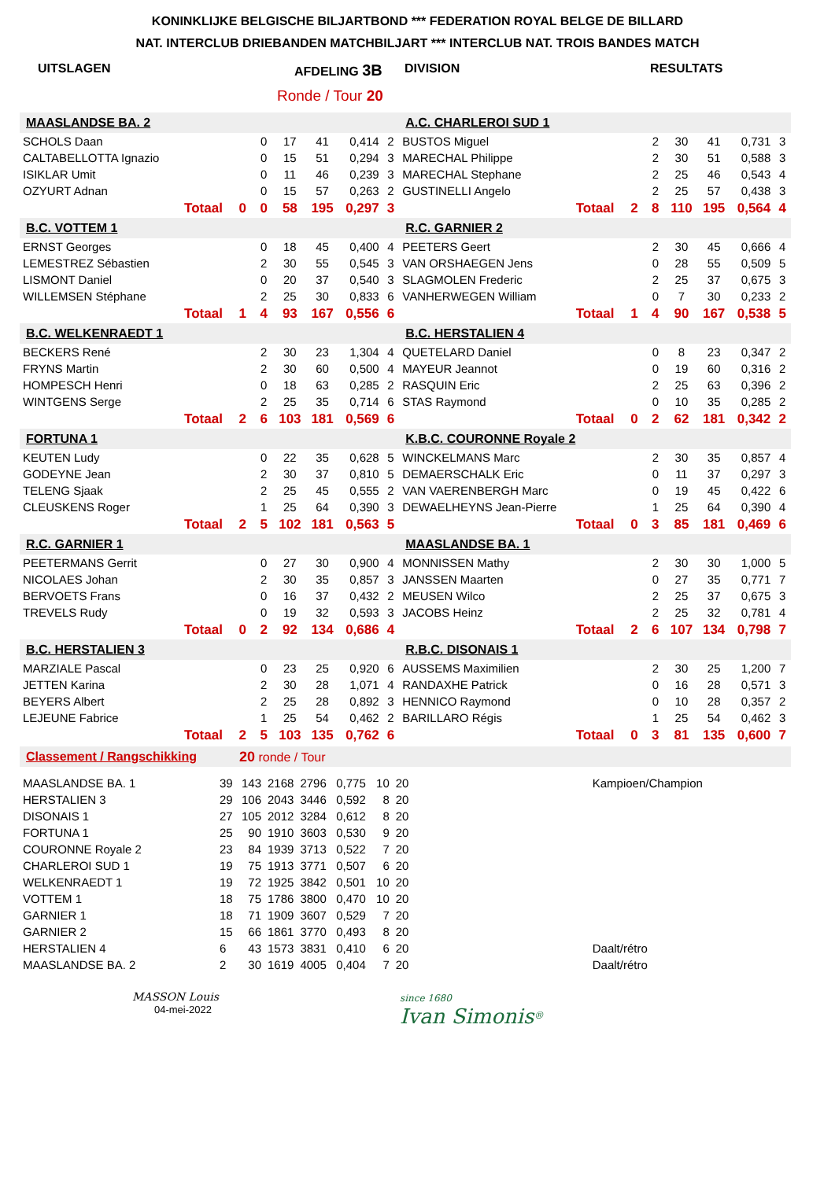KONINKLIJKE BELGISCHE BILJARTBOND *** FEDERATION ROYAL BELGE DE BILLARD
NAT. INTERCLUB DRIEBANDEN MATCHBILJART *** INTERCLUB NAT. TROIS BANDES MATCH
UITSLAGEN AFDELING 3B DIVISION RESULTATS
Ronde / Tour 20
| MAASLANDSE BA. 2 | | | | | | | | A.C. CHARLEROI SUD 1 | | | | | | | |
| SCHOLS Daan | | | 0 | 17 | 41 | 0,414 | 2 | BUSTOS Miguel | | | 2 | 30 | 41 | 0,731 | 3 |
| CALTABELLOTTA Ignazio | | | 0 | 15 | 51 | 0,294 | 3 | MARECHAL Philippe | | | 2 | 30 | 51 | 0,588 | 3 |
| ISIKLAR Umit | | | 0 | 11 | 46 | 0,239 | 3 | MARECHAL Stephane | | | 2 | 25 | 46 | 0,543 | 4 |
| OZYURT Adnan | | | 0 | 15 | 57 | 0,263 | 2 | GUSTINELLI Angelo | | | 2 | 25 | 57 | 0,438 | 3 |
| | Totaal | 0 | 0 | 58 | 195 | 0,297 | 3 | | Totaal | 2 | 8 | 110 | 195 | 0,564 | 4 |
| B.C. VOTTEM 1 | | | | | | | | R.C. GARNIER 2 | | | | | | | |
| ERNST Georges | | | 0 | 18 | 45 | 0,400 | 4 | PEETERS Geert | | | 2 | 30 | 45 | 0,666 | 4 |
| LEMESTREZ Sébastien | | | 2 | 30 | 55 | 0,545 | 3 | VAN ORSHAEGEN Jens | | | 0 | 28 | 55 | 0,509 | 5 |
| LISMONT Daniel | | | 0 | 20 | 37 | 0,540 | 3 | SLAGMOLEN Frederic | | | 2 | 25 | 37 | 0,675 | 3 |
| WILLEMSEN Stéphane | | | 2 | 25 | 30 | 0,833 | 6 | VANHERWEGEN William | | | 0 | 7 | 30 | 0,233 | 2 |
| | Totaal | 1 | 4 | 93 | 167 | 0,556 | 6 | | Totaal | 1 | 4 | 90 | 167 | 0,538 | 5 |
| B.C. WELKENRAEDT 1 | | | | | | | | B.C. HERSTALIEN 4 | | | | | | | |
| BECKERS René | | | 2 | 30 | 23 | 1,304 | 4 | QUETELARD Daniel | | | 0 | 8 | 23 | 0,347 | 2 |
| FRYNS Martin | | | 2 | 30 | 60 | 0,500 | 4 | MAYEUR Jeannot | | | 0 | 19 | 60 | 0,316 | 2 |
| HOMPESCH Henri | | | 0 | 18 | 63 | 0,285 | 2 | RASQUIN Eric | | | 2 | 25 | 63 | 0,396 | 2 |
| WINTGENS Serge | | | 2 | 25 | 35 | 0,714 | 6 | STAS Raymond | | | 0 | 10 | 35 | 0,285 | 2 |
| | Totaal | 2 | 6 | 103 | 181 | 0,569 | 6 | | Totaal | 0 | 2 | 62 | 181 | 0,342 | 2 |
| FORTUNA 1 | | | | | | | | K.B.C. COURONNE Royale 2 | | | | | | | |
| KEUTEN Ludy | | | 0 | 22 | 35 | 0,628 | 5 | WINCKELMANS Marc | | | 2 | 30 | 35 | 0,857 | 4 |
| GODEYNE Jean | | | 2 | 30 | 37 | 0,810 | 5 | DEMAERSCHALK Eric | | | 0 | 11 | 37 | 0,297 | 3 |
| TELENG Sjaak | | | 2 | 25 | 45 | 0,555 | 2 | VAN VAERENBERGH Marc | | | 0 | 19 | 45 | 0,422 | 6 |
| CLEUSKENS Roger | | | 1 | 25 | 64 | 0,390 | 3 | DEWAELHEYNS Jean-Pierre | | | 1 | 25 | 64 | 0,390 | 4 |
| | Totaal | 2 | 5 | 102 | 181 | 0,563 | 5 | | Totaal | 0 | 3 | 85 | 181 | 0,469 | 6 |
| R.C. GARNIER 1 | | | | | | | | MAASLANDSE BA. 1 | | | | | | | |
| PEETERMANS Gerrit | | | 0 | 27 | 30 | 0,900 | 4 | MONNISSEN Mathy | | | 2 | 30 | 30 | 1,000 | 5 |
| NICOLAES Johan | | | 2 | 30 | 35 | 0,857 | 3 | JANSSEN Maarten | | | 0 | 27 | 35 | 0,771 | 7 |
| BERVOETS Frans | | | 0 | 16 | 37 | 0,432 | 2 | MEUSEN Wilco | | | 2 | 25 | 37 | 0,675 | 3 |
| TREVELS Rudy | | | 0 | 19 | 32 | 0,593 | 3 | JACOBS Heinz | | | 2 | 25 | 32 | 0,781 | 4 |
| | Totaal | 0 | 2 | 92 | 134 | 0,686 | 4 | | Totaal | 2 | 6 | 107 | 134 | 0,798 | 7 |
| B.C. HERSTALIEN 3 | | | | | | | | R.B.C. DISONAIS 1 | | | | | | | |
| MARZIALE Pascal | | | 0 | 23 | 25 | 0,920 | 6 | AUSSEMS Maximilien | | | 2 | 30 | 25 | 1,200 | 7 |
| JETTEN Karina | | | 2 | 30 | 28 | 1,071 | 4 | RANDAXHE Patrick | | | 0 | 16 | 28 | 0,571 | 3 |
| BEYERS Albert | | | 2 | 25 | 28 | 0,892 | 3 | HENNICO Raymond | | | 0 | 10 | 28 | 0,357 | 2 |
| LEJEUNE Fabrice | | | 1 | 25 | 54 | 0,462 | 2 | BARILLARO Régis | | | 1 | 25 | 54 | 0,462 | 3 |
| | Totaal | 2 | 5 | 103 | 135 | 0,762 | 6 | | Totaal | 0 | 3 | 81 | 135 | 0,600 | 7 |
| Classement / Rangschikking | | 20 ronde / Tour | | | | | | |
| MAASLANDSE BA. 1 | 39 | 143 | 2168 | 2796 | 0,775 | 10 | 20 | Kampioen/Champion |
| HERSTALIEN 3 | 29 | 106 | 2043 | 3446 | 0,592 | 8 | 20 | |
| DISONAIS 1 | 27 | 105 | 2012 | 3284 | 0,612 | 8 | 20 | |
| FORTUNA 1 | 25 | 90 | 1910 | 3603 | 0,530 | 9 | 20 | |
| COURONNE Royale 2 | 23 | 84 | 1939 | 3713 | 0,522 | 7 | 20 | |
| CHARLEROI SUD 1 | 19 | 75 | 1913 | 3771 | 0,507 | 6 | 20 | |
| WELKENRAEDT 1 | 19 | 72 | 1925 | 3842 | 0,501 | 10 | 20 | |
| VOTTEM 1 | 18 | 75 | 1786 | 3800 | 0,470 | 10 | 20 | |
| GARNIER 1 | 18 | 71 | 1909 | 3607 | 0,529 | 7 | 20 | |
| GARNIER 2 | 15 | 66 | 1861 | 3770 | 0,493 | 8 | 20 | |
| HERSTALIEN 4 | 6 | 43 | 1573 | 3831 | 0,410 | 6 | 20 | Daalt/rétro |
| MAASLANDSE BA. 2 | 2 | 30 | 1619 | 4005 | 0,404 | 7 | 20 | Daalt/rétro |
MASSON Louis
04-mei-2022
since 1680
Ivan Simonis<sup>®</sup>